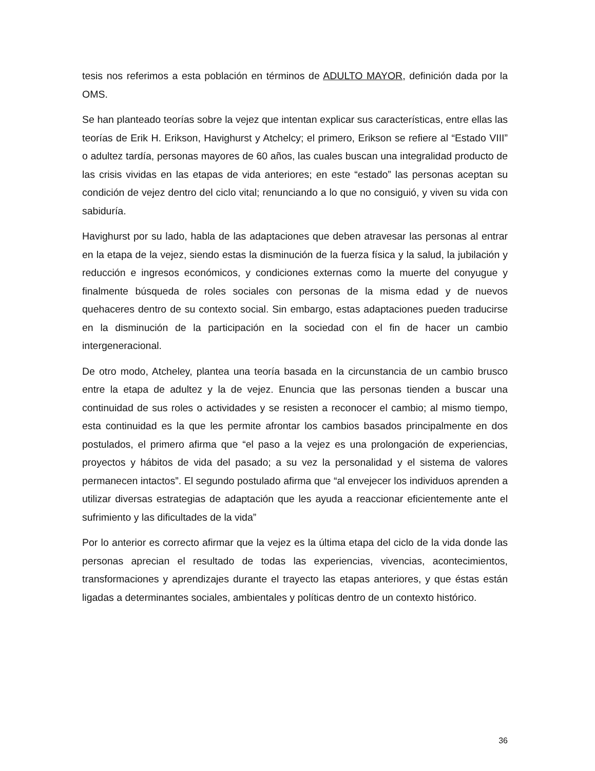tesis nos referimos a esta población en términos de ADULTO MAYOR, definición dada por la OMS.
Se han planteado teorías sobre la vejez que intentan explicar sus características, entre ellas las teorías de Erik H. Erikson, Havighurst y Atchelcy; el primero, Erikson se refiere al “Estado VIII” o adultez tardía, personas mayores de 60 años, las cuales buscan una integralidad producto de las crisis vividas en las etapas de vida anteriores; en este “estado” las personas aceptan su condición de vejez dentro del ciclo vital; renunciando a lo que no consiguió, y viven su vida con sabiduría.
Havighurst por su lado, habla de las adaptaciones que deben atravesar las personas al entrar en la etapa de la vejez, siendo estas la disminución de la fuerza física y la salud, la jubilación y reducción e ingresos económicos, y condiciones externas como la muerte del conyugue y finalmente búsqueda de roles sociales con personas de la misma edad y de nuevos quehaceres dentro de su contexto social. Sin embargo, estas adaptaciones pueden traducirse en la disminución de la participación en la sociedad con el fin de hacer un cambio intergeneracional.
De otro modo, Atcheley, plantea una teoría basada en la circunstancia de un cambio brusco entre la etapa de adultez y la de vejez. Enuncia que las personas tienden a buscar una continuidad de sus roles o actividades y se resisten a reconocer el cambio; al mismo tiempo, esta continuidad es la que les permite afrontar los cambios basados principalmente en dos postulados, el primero afirma que “el paso a la vejez es una prolongación de experiencias, proyectos y hábitos de vida del pasado; a su vez la personalidad y el sistema de valores permanecen intactos”. El segundo postulado afirma que “al envejecer los individuos aprenden a utilizar diversas estrategias de adaptación que les ayuda a reaccionar eficientemente ante el sufrimiento y las dificultades de la vida”
Por lo anterior es correcto afirmar que la vejez es la última etapa del ciclo de la vida donde las personas aprecian el resultado de todas las experiencias, vivencias, acontecimientos, transformaciones y aprendizajes durante el trayecto las etapas anteriores, y que éstas están ligadas a determinantes sociales, ambientales y políticas dentro de un contexto histórico.
36